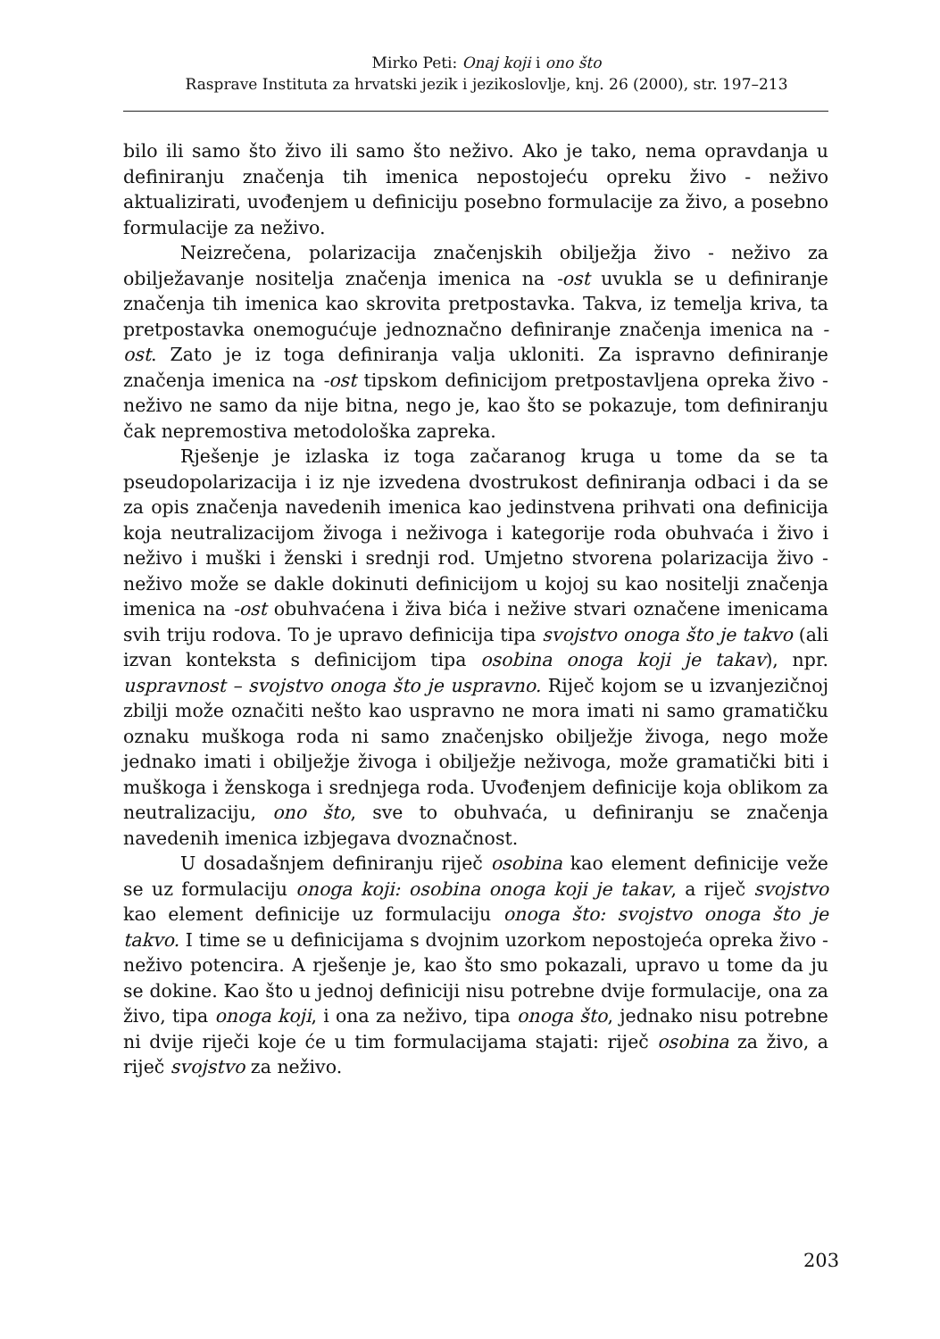Mirko Peti: Onaj koji i ono što
Rasprave Instituta za hrvatski jezik i jezikoslovlje, knj. 26 (2000), str. 197–213
bilo ili samo što živo ili samo što neživo. Ako je tako, nema opravdanja u definiranju značenja tih imenica nepostojeću opreku živo - neživo aktualizirati, uvođenjem u definiciju posebno formulacije za živo, a posebno formulacije za neživo.
Neizrečena, polarizacija značenjskih obilježja živo - neživo za obilježavanje nositelja značenja imenica na -ost uvukla se u definiranje značenja tih imenica kao skrovita pretpostavka. Takva, iz temelja kriva, ta pretpostavka onemogućuje jednoznačno definiranje značenja imenica na -ost. Zato je iz toga definiranja valja ukloniti. Za ispravno definiranje značenja imenica na -ost tipskom definicijom pretpostavljena opreka živo - neživo ne samo da nije bitna, nego je, kao što se pokazuje, tom definiranju čak nepremostiva metodološka zapreka.
Rješenje je izlaska iz toga začaranog kruga u tome da se ta pseudopolarizacija i iz nje izvedena dvostrukost definiranja odbaci i da se za opis značenja navedenih imenica kao jedinstvena prihvati ona definicija koja neutralizacijom živoga i neživoga i kategorije roda obuhvaća i živo i neživo i muški i ženski i srednji rod. Umjetno stvorena polarizacija živo - neživo može se dakle dokinuti definicijom u kojoj su kao nositelji značenja imenica na -ost obuhvaćena i živa bića i nežive stvari označene imenicama svih triju rodova. To je upravo definicija tipa svojstvo onoga što je takvo (ali izvan konteksta s definicijom tipa osobina onoga koji je takav), npr. uspravnost – svojstvo onoga što je uspravno. Riječ kojom se u izvanjezičnoj zbilji može označiti nešto kao uspravno ne mora imati ni samo gramatičku oznaku muškoga roda ni samo značenjsko obilježje živoga, nego može jednako imati i obilježje živoga i obilježje neživoga, može gramatički biti i muškoga i ženskoga i srednjega roda. Uvođenjem definicije koja oblikom za neutralizaciju, ono što, sve to obuhvaća, u definiranju se značenja navedenih imenica izbjegava dvoznačnost.
U dosadašnjem definiranju riječ osobina kao element definicije veže se uz formulaciju onoga koji: osobina onoga koji je takav, a riječ svojstvo kao element definicije uz formulaciju onoga što: svojstvo onoga što je takvo. I time se u definicijama s dvojnim uzorkom nepostojeća opreka živo - neživo potencira. A rješenje je, kao što smo pokazali, upravo u tome da ju se dokine. Kao što u jednoj definiciji nisu potrebne dvije formulacije, ona za živo, tipa onoga koji, i ona za neživo, tipa onoga što, jednako nisu potrebne ni dvije riječi koje će u tim formulacijama stajati: riječ osobina za živo, a riječ svojstvo za neživo.
203